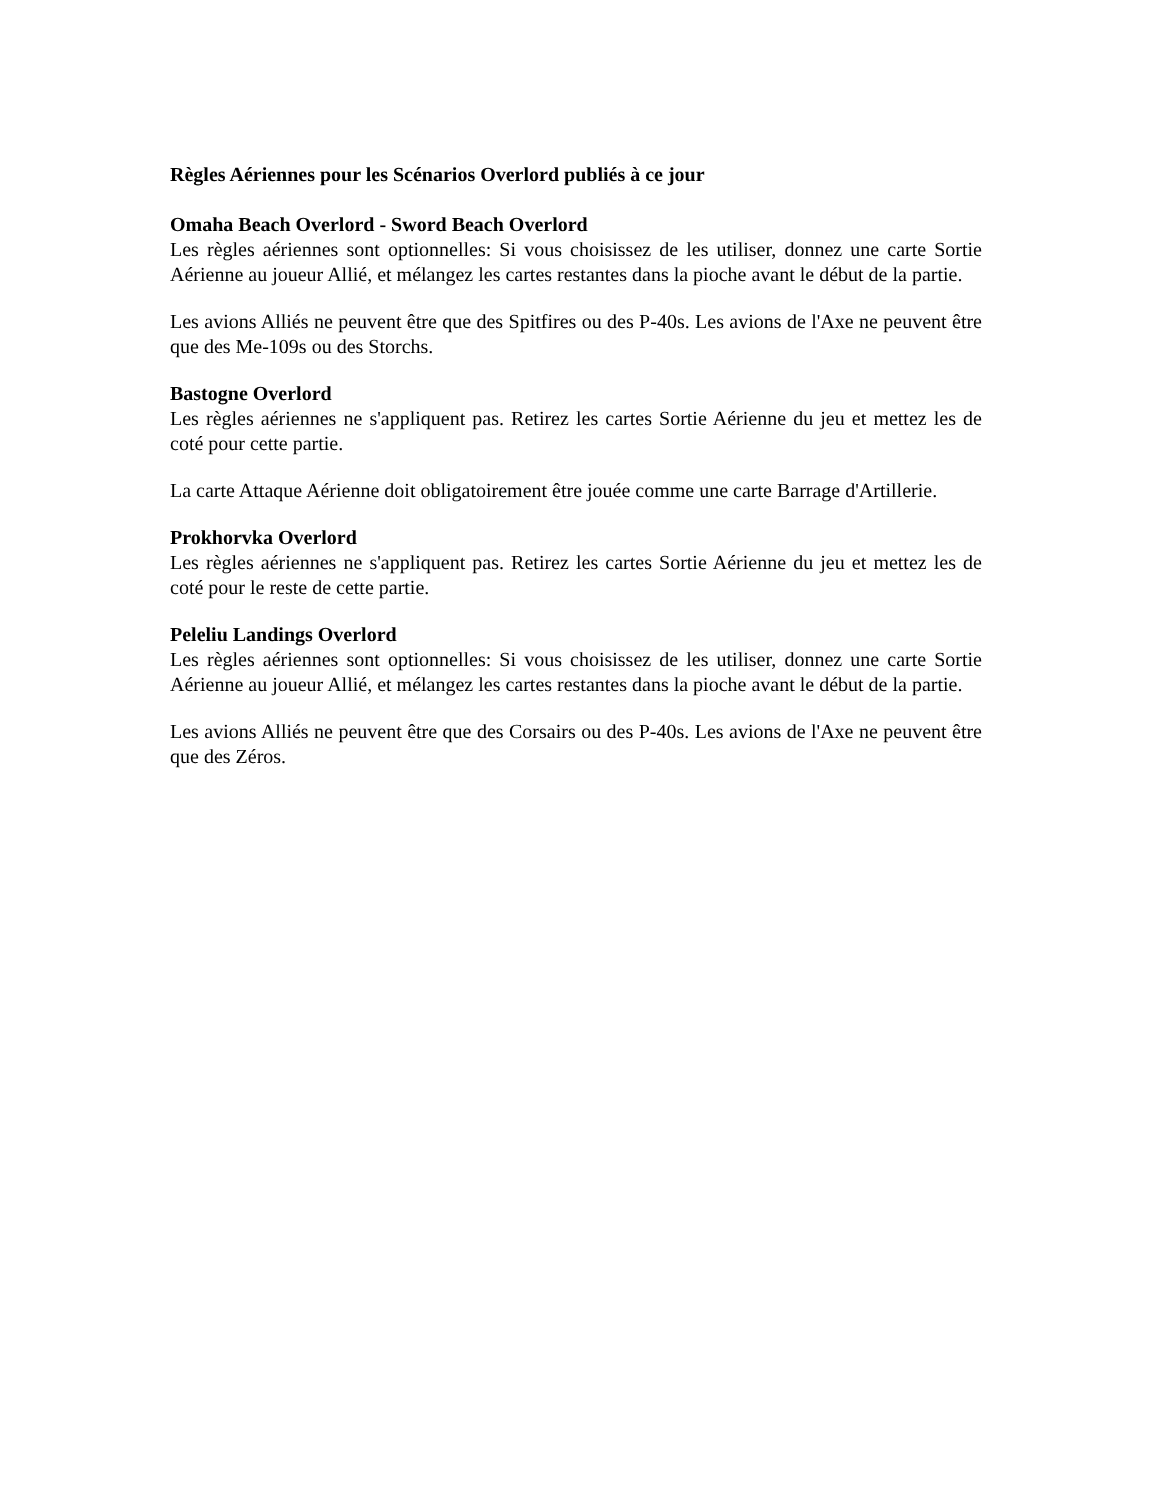Règles Aériennes pour les Scénarios Overlord publiés à ce jour
Omaha Beach Overlord - Sword Beach Overlord
Les règles aériennes sont optionnelles: Si vous choisissez de les utiliser, donnez une carte Sortie Aérienne au joueur Allié, et mélangez les cartes restantes dans la pioche avant le début de la partie.
Les avions Alliés ne peuvent être que des Spitfires ou des P-40s. Les avions de l'Axe ne peuvent être que des Me-109s ou des Storchs.
Bastogne Overlord
Les règles aériennes ne s'appliquent pas. Retirez les cartes Sortie Aérienne du jeu et mettez les de coté pour cette partie.
La carte Attaque Aérienne doit obligatoirement être jouée comme une carte Barrage d'Artillerie.
Prokhorvka Overlord
Les règles aériennes ne s'appliquent pas. Retirez les cartes Sortie Aérienne du jeu et mettez les de coté pour le reste de cette partie.
Peleliu Landings Overlord
Les règles aériennes sont optionnelles: Si vous choisissez de les utiliser, donnez une carte Sortie Aérienne au joueur Allié, et mélangez les cartes restantes dans la pioche avant le début de la partie.
Les avions Alliés ne peuvent être que des Corsairs ou des P-40s. Les avions de l'Axe ne peuvent être que des Zéros.